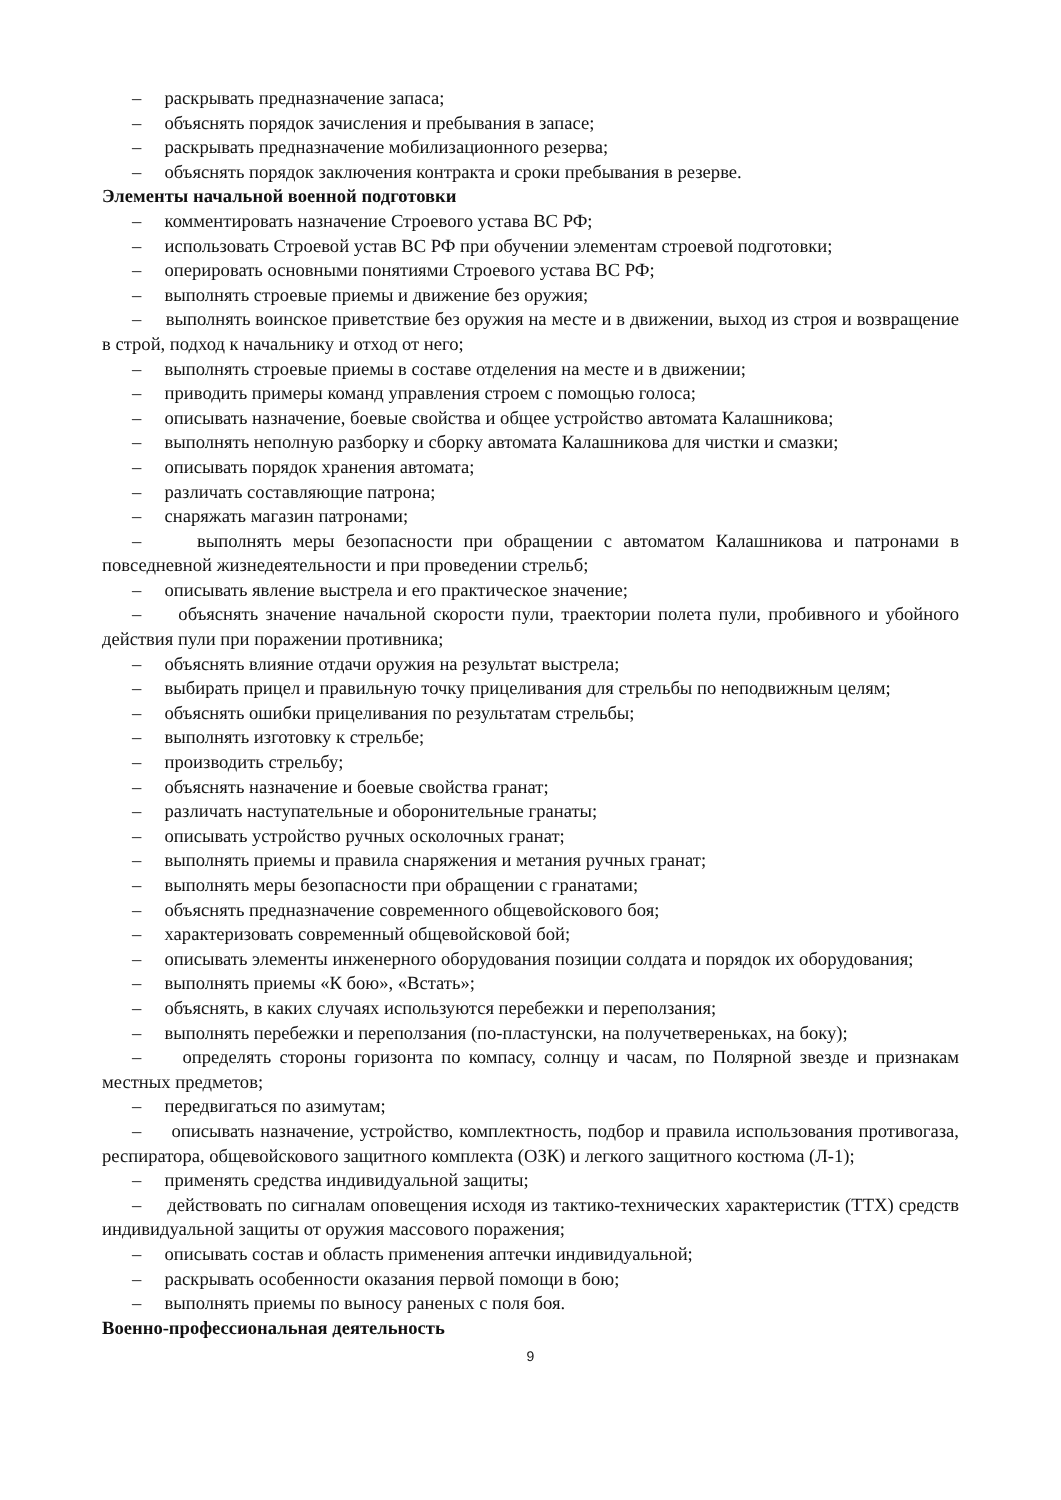– раскрывать предназначение запаса;
– объяснять порядок зачисления и пребывания в запасе;
– раскрывать предназначение мобилизационного резерва;
– объяснять порядок заключения контракта и сроки пребывания в резерве.
Элементы начальной военной подготовки
– комментировать назначение Строевого устава ВС РФ;
– использовать Строевой устав ВС РФ при обучении элементам строевой подготовки;
– оперировать основными понятиями Строевого устава ВС РФ;
– выполнять строевые приемы и движение без оружия;
– выполнять воинское приветствие без оружия на месте и в движении, выход из строя и возвращение в строй, подход к начальнику и отход от него;
– выполнять строевые приемы в составе отделения на месте и в движении;
– приводить примеры команд управления строем с помощью голоса;
– описывать назначение, боевые свойства и общее устройство автомата Калашникова;
– выполнять неполную разборку и сборку автомата Калашникова для чистки и смазки;
– описывать порядок хранения автомата;
– различать составляющие патрона;
– снаряжать магазин патронами;
– выполнять меры безопасности при обращении с автоматом Калашникова и патронами в повседневной жизнедеятельности и при проведении стрельб;
– описывать явление выстрела и его практическое значение;
– объяснять значение начальной скорости пули, траектории полета пули, пробивного и убойного действия пули при поражении противника;
– объяснять влияние отдачи оружия на результат выстрела;
– выбирать прицел и правильную точку прицеливания для стрельбы по неподвижным целям;
– объяснять ошибки прицеливания по результатам стрельбы;
– выполнять изготовку к стрельбе;
– производить стрельбу;
– объяснять назначение и боевые свойства гранат;
– различать наступательные и оборонительные гранаты;
– описывать устройство ручных осколочных гранат;
– выполнять приемы и правила снаряжения и метания ручных гранат;
– выполнять меры безопасности при обращении с гранатами;
– объяснять предназначение современного общевойскового боя;
– характеризовать современный общевойсковой бой;
– описывать элементы инженерного оборудования позиции солдата и порядок их оборудования;
– выполнять приемы «К бою», «Встать»;
– объяснять, в каких случаях используются перебежки и переползания;
– выполнять перебежки и переползания (по-пластунски, на получетвереньках, на боку);
– определять стороны горизонта по компасу, солнцу и часам, по Полярной звезде и признакам местных предметов;
– передвигаться по азимутам;
– описывать назначение, устройство, комплектность, подбор и правила использования противогаза, респиратора, общевойскового защитного комплекта (ОЗК) и легкого защитного костюма (Л-1);
– применять средства индивидуальной защиты;
– действовать по сигналам оповещения исходя из тактико-технических характеристик (ТТХ) средств индивидуальной защиты от оружия массового поражения;
– описывать состав и область применения аптечки индивидуальной;
– раскрывать особенности оказания первой помощи в бою;
– выполнять приемы по выносу раненых с поля боя.
Военно-профессиональная деятельность
9